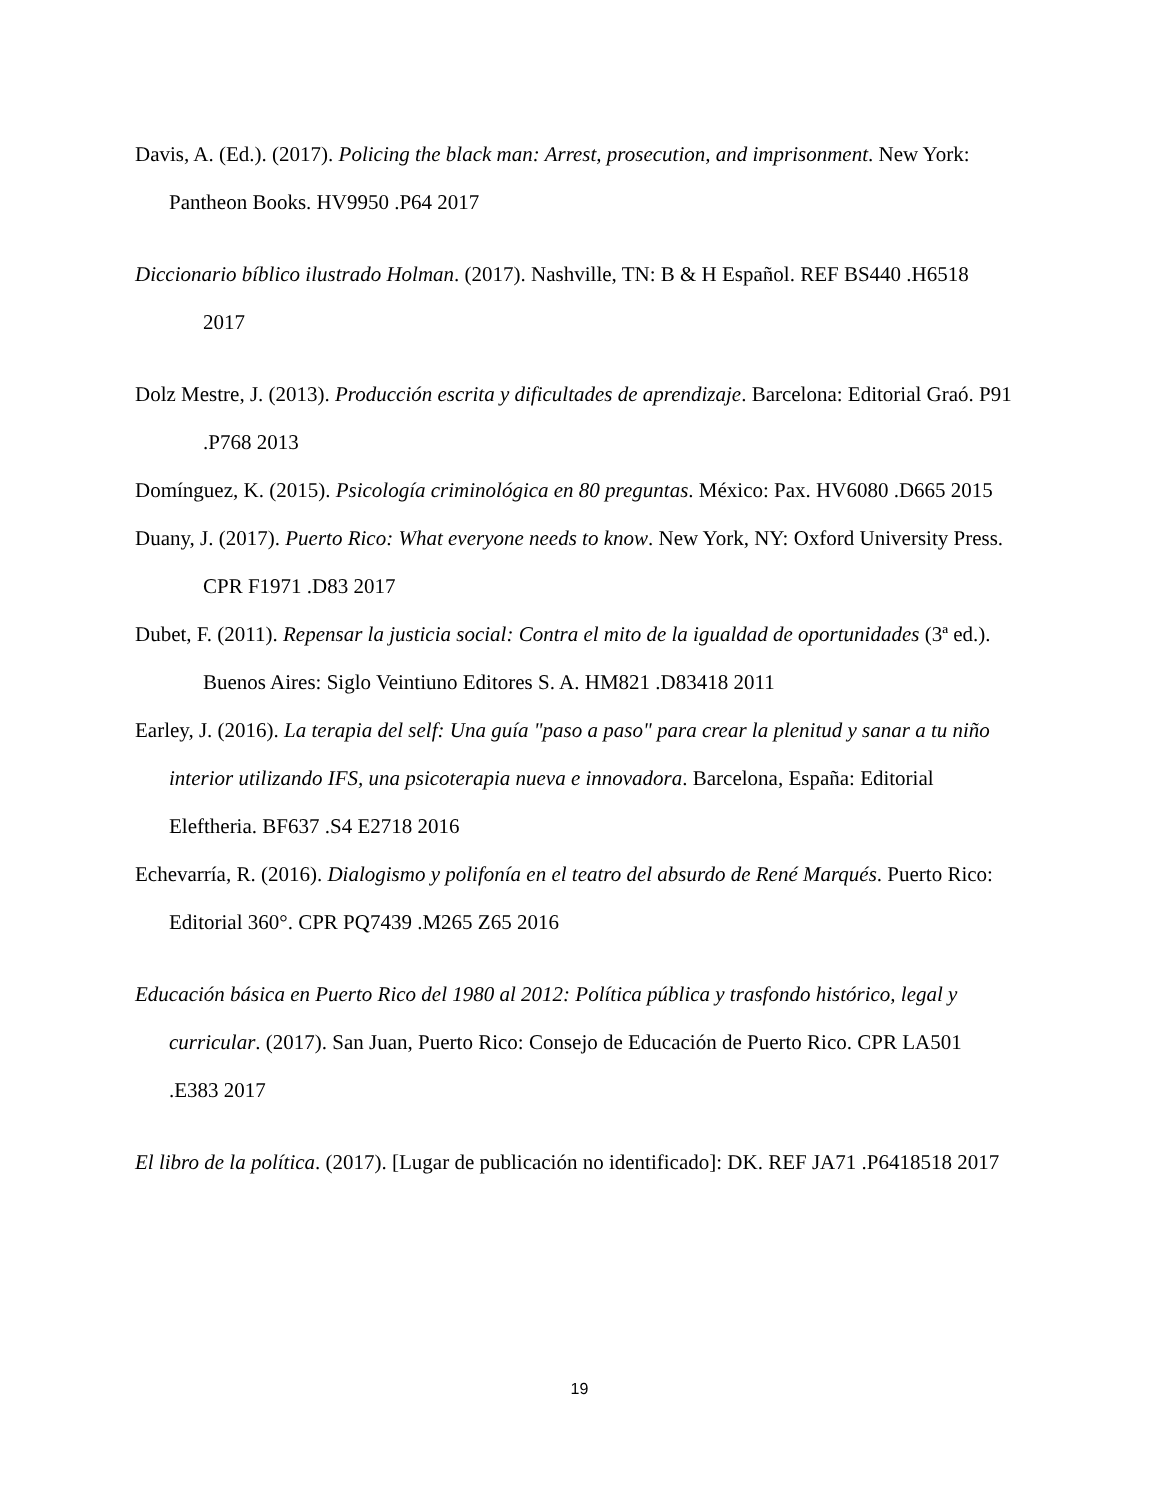Davis, A. (Ed.). (2017). Policing the black man: Arrest, prosecution, and imprisonment. New York: Pantheon Books. HV9950 .P64 2017
Diccionario bíblico ilustrado Holman. (2017). Nashville, TN: B & H Español. REF BS440 .H6518 2017
Dolz Mestre, J. (2013). Producción escrita y dificultades de aprendizaje. Barcelona: Editorial Graó. P91 .P768 2013
Domínguez, K. (2015). Psicología criminológica en 80 preguntas. México: Pax. HV6080 .D665 2015
Duany, J. (2017). Puerto Rico: What everyone needs to know. New York, NY: Oxford University Press. CPR F1971 .D83 2017
Dubet, F. (2011). Repensar la justicia social: Contra el mito de la igualdad de oportunidades (3ª ed.). Buenos Aires: Siglo Veintiuno Editores S. A. HM821 .D83418 2011
Earley, J. (2016). La terapia del self: Una guía "paso a paso" para crear la plenitud y sanar a tu niño interior utilizando IFS, una psicoterapia nueva e innovadora. Barcelona, España: Editorial Eleftheria. BF637 .S4 E2718 2016
Echevarría, R. (2016). Dialogismo y polifonía en el teatro del absurdo de René Marqués. Puerto Rico: Editorial 360°. CPR PQ7439 .M265 Z65 2016
Educación básica en Puerto Rico del 1980 al 2012: Política pública y trasfondo histórico, legal y curricular. (2017). San Juan, Puerto Rico: Consejo de Educación de Puerto Rico. CPR LA501 .E383 2017
El libro de la política. (2017). [Lugar de publicación no identificado]: DK. REF JA71 .P6418518 2017
19